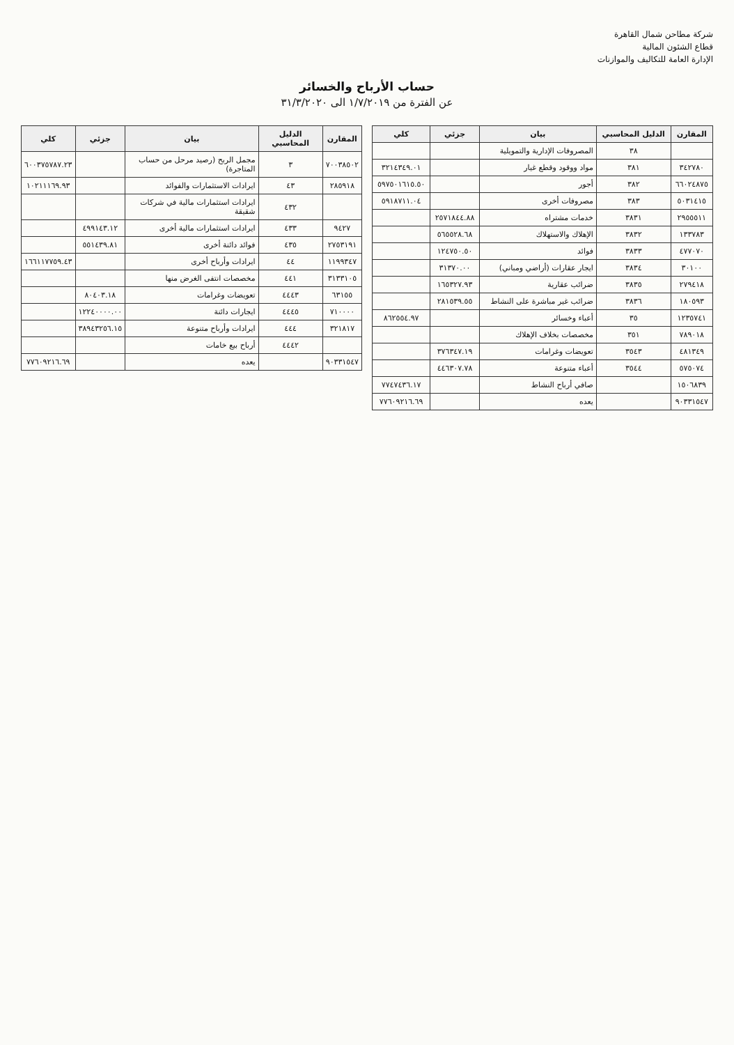شركة مطاحن شمال القاهرة
قطاع الشئون المالية
الإدارة العامة للتكاليف والموازنات
حساب الأرباح والخسائر
عن الفترة من ١/٧/٢٠١٩ الى ٣١/٣/٢٠٢٠
| المقارن | الدليل المحاسبي | بيان | جزئي | كلي |
| --- | --- | --- | --- | --- |
| | ٣٨ | المصروفات الإدارية والتمويلية | | |
| ٣٤٢٧٨٠ | ٣٨١ | مواد ووقود وقطع غيار | | ٣٢١٤٣٤٩.٠١ |
| ٦٦٠٢٤٨٧٥ | ٣٨٢ | أجور | | ٥٩٧٥٠١٦١٥.٥٠ |
| ٥٠٣١٤١٥ | ٣٨٣ | مصروفات أخرى | | ٥٩١٨٧١١.٠٤ |
| ٢٩٥٥٥١١ | ٣٨٣١ | خدمات مشتراه | ٢٥٧١٨٤٤.٨٨ | |
| ١٣٣٧٨٣ | ٣٨٣٢ | الإهلاك والاستهلاك | ٥٦٥٥٢٨.٦٨ | |
| ٤٧٧٠٧٠ | ٣٨٣٣ | فوائد | ١٢٤٧٥٠.٥٠ | |
| ٣٠١٠٠ | ٣٨٣٤ | ايجار عقارات (أراضي ومباني) | ٣١٣٧٠.٠٠ | |
| ٢٧٩٤١٨ | ٣٨٣٥ | ضرائب عقارية | ١٦٥٣٢٧.٩٣ | |
| ١٨٠٥٩٣ | ٣٨٣٦ | ضرائب غير مباشرة على النشاط | ٢٨١٥٣٩.٥٥ | |
| ١٢٣٥٧٤١ | ٣٥ | أعباء وخسائر | | ٨٦٢٥٥٤.٩٧ |
| ٧٨٩٠١٨ | ٣٥١ | مخصصات بخلاف الإهلاك | | |
| ٤٨١٣٤٩ | ٣٥٤٣ | تعويضات وغرامات | ٣٧٦٣٤٧.١٩ | |
| ٥٧٥٠٧٤ | ٣٥٤٤ | أعباء متنوعة | ٤٤٦٣٠٧.٧٨ | |
| ١٥٠٦٨٣٩ | | صافي أرباح النشاط | | ٧٧٤٧٤٣٦.١٧ |
| ٩٠٣٣١٥٤٧ | | يعده | | ٧٧٦٠٩٢١٦.٦٩ |
| المقارن | الدليل المحاسبي | بيان | جزئي | كلي |
| --- | --- | --- | --- | --- |
| ٧٠٠٣٨٥٠٢ | ٣ | مجمل الربح (رصيد مرحل من حساب المتاجرة) | | ٦٠٠٣٧٥٧٨٧.٢٣ |
| ٢٨٥٩١٨ | ٤٣ | ايرادات الاستثمارات والفوائد | | ١٠٢١١١٦٩.٩٣ |
| | ٤٣٢ | ايرادات استثمارات مالية في شركات شقيقة | | |
| ٩٤٢٧ | ٤٣٣ | ايرادات استثمارات مالية أخرى | ٤٩٩١٤٣.١٢ | |
| ٢٧٥٣١٩١ | ٤٣٥ | فوائد دائنة أخرى | ٥٥١٤٣٩.٨١ | |
| ١١٩٩٣٤٧ | ٤٤ | ايرادات وأرباح أخرى | | ١٦٦١١٧٧٥٩.٤٣ |
| ٣١٣٣١٠٥ | ٤٤١ | مخصصات انتفى الغرض منها | | |
| ٦٣١٥٥ | ٤٤٤٣ | تعويضات وغرامات | ٨٠٤٠٣.١٨ | |
| ٧١٠٠٠٠ | ٤٤٤٥ | ايجارات دائنة | ١٢٢٤٠٠٠٠.٠٠ | |
| ٣٢١٨١٧ | ٤٤٤ | ايرادات وأرباح متنوعة | ٣٨٩٤٣٢٥٦.١٥ | |
| | ٤٤٤٢ | أرباح بيع خامات | | |
| ٩٠٣٣١٥٤٧ | | يعده | | ٧٧٦٠٩٢١٦.٦٩ |